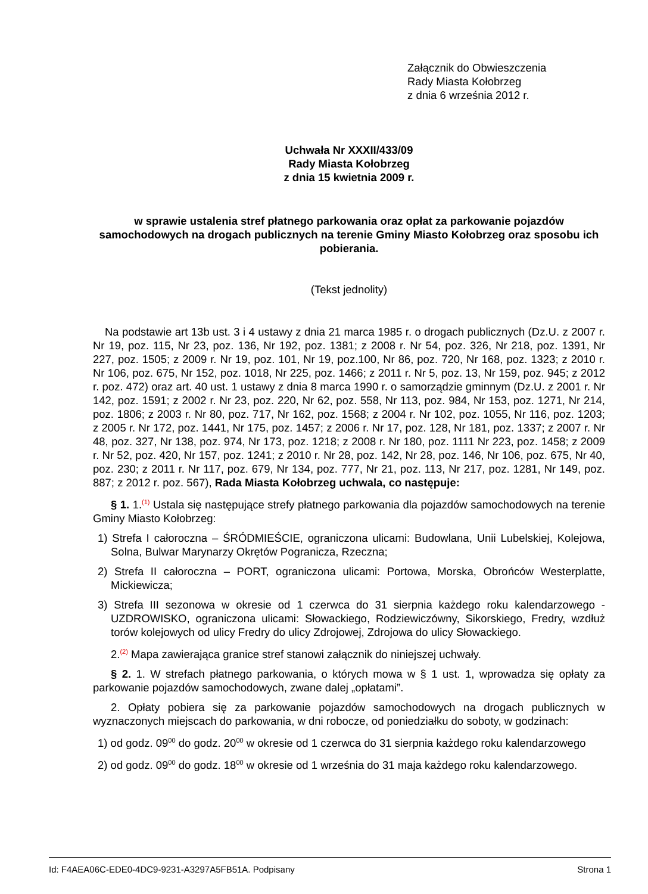Załącznik do Obwieszczenia
Rady Miasta Kołobrzeg
z dnia 6 września 2012 r.
Uchwała Nr XXXII/433/09
Rady Miasta Kołobrzeg
z dnia 15 kwietnia 2009 r.
w sprawie ustalenia stref płatnego parkowania oraz opłat za parkowanie pojazdów samochodowych na drogach publicznych na terenie Gminy Miasto Kołobrzeg oraz sposobu ich pobierania.
(Tekst jednolity)
Na podstawie art 13b ust. 3 i 4 ustawy z dnia 21 marca 1985 r. o drogach publicznych (Dz.U. z 2007 r. Nr 19, poz. 115, Nr 23, poz. 136, Nr 192, poz. 1381; z 2008 r. Nr 54, poz. 326, Nr 218, poz. 1391, Nr 227, poz. 1505; z 2009 r. Nr 19, poz. 101, Nr 19, poz.100, Nr 86, poz. 720, Nr 168, poz. 1323; z 2010 r. Nr 106, poz. 675, Nr 152, poz. 1018, Nr 225, poz. 1466; z 2011 r. Nr 5, poz. 13, Nr 159, poz. 945; z 2012 r. poz. 472) oraz art. 40 ust. 1 ustawy z dnia 8 marca 1990 r. o samorządzie gminnym (Dz.U. z 2001 r. Nr 142, poz. 1591; z 2002 r. Nr 23, poz. 220, Nr 62, poz. 558, Nr 113, poz. 984, Nr 153, poz. 1271, Nr 214, poz. 1806; z 2003 r. Nr 80, poz. 717, Nr 162, poz. 1568; z 2004 r. Nr 102, poz. 1055, Nr 116, poz. 1203; z 2005 r. Nr 172, poz. 1441, Nr 175, poz. 1457; z 2006 r. Nr 17, poz. 128, Nr 181, poz. 1337; z 2007 r. Nr 48, poz. 327, Nr 138, poz. 974, Nr 173, poz. 1218; z 2008 r. Nr 180, poz. 1111 Nr 223, poz. 1458; z 2009 r. Nr 52, poz. 420, Nr 157, poz. 1241; z 2010 r. Nr 28, poz. 142, Nr 28, poz. 146, Nr 106, poz. 675, Nr 40, poz. 230; z 2011 r. Nr 117, poz. 679, Nr 134, poz. 777, Nr 21, poz. 113, Nr 217, poz. 1281, Nr 149, poz. 887; z 2012 r. poz. 567), Rada Miasta Kołobrzeg uchwala, co następuje:
§ 1. 1.<sup>(1)</sup> Ustala się następujące strefy płatnego parkowania dla pojazdów samochodowych na terenie Gminy Miasto Kołobrzeg:
1) Strefa I całoroczna – ŚRÓDMIEŚCIE, ograniczona ulicami: Budowlana, Unii Lubelskiej, Kolejowa, Solna, Bulwar Marynarzy Okrętów Pogranicza, Rzeczna;
2) Strefa II całoroczna – PORT, ograniczona ulicami: Portowa, Morska, Obrońców Westerplatte, Mickiewicza;
3) Strefa III sezonowa w okresie od 1 czerwca do 31 sierpnia każdego roku kalendarzowego - UZDROWISKO, ograniczona ulicami: Słowackiego, Rodziewiczówny, Sikorskiego, Fredry, wzdłuż torów kolejowych od ulicy Fredry do ulicy Zdrojowej, Zdrojowa do ulicy Słowackiego.
2.<sup>(2)</sup> Mapa zawierająca granice stref stanowi załącznik do niniejszej uchwały.
§ 2. 1. W strefach płatnego parkowania, o których mowa w § 1 ust. 1, wprowadza się opłaty za parkowanie pojazdów samochodowych, zwane dalej „opłatami”.
2. Opłaty pobiera się za parkowanie pojazdów samochodowych na drogach publicznych w wyznaczonych miejscach do parkowania, w dni robocze, od poniedziałku do soboty, w godzinach:
1) od godz. 09<sup>00</sup> do godz. 20<sup>00</sup> w okresie od 1 czerwca do 31 sierpnia każdego roku kalendarzowego
2) od godz. 09<sup>00</sup> do godz. 18<sup>00</sup> w okresie od 1 września do 31 maja każdego roku kalendarzowego.
Id: F4AEA06C-EDE0-4DC9-9231-A3297A5FB51A. Podpisany Strona 1